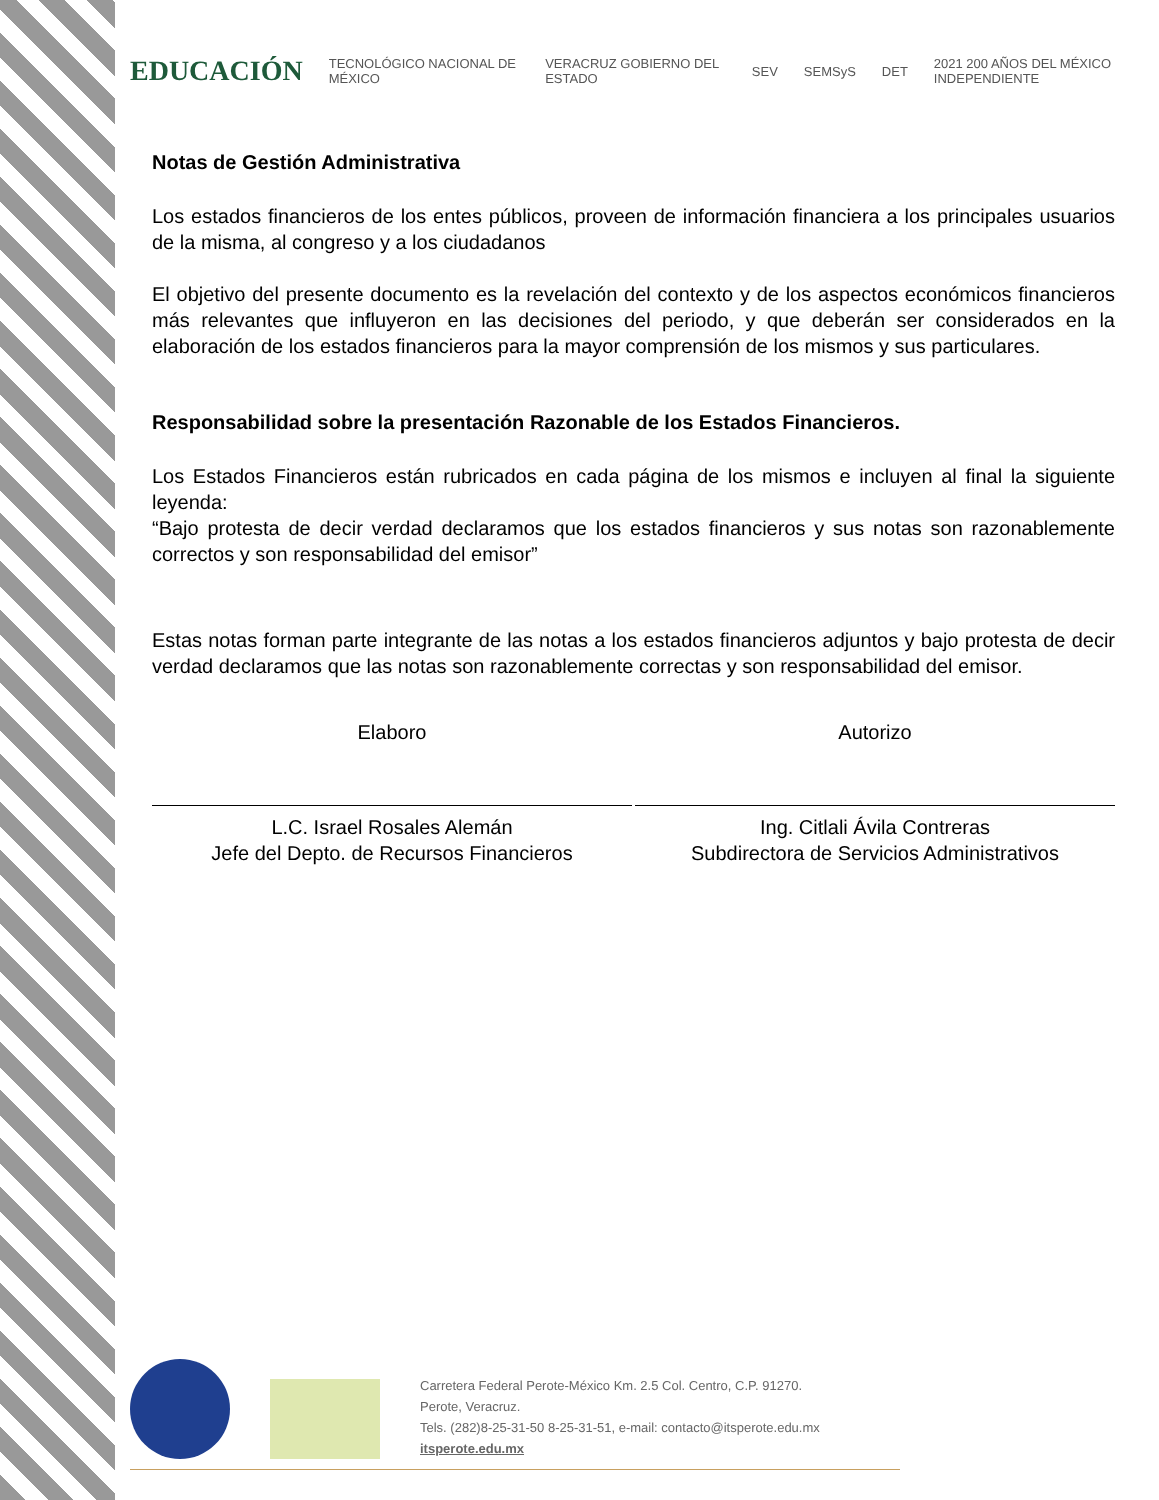EDUCACIÓN TECNOLÓGICO NACIONAL DE MÉXICO VERACRUZ GOBIERNO DEL ESTADO SEV SEMSyS DET 2021 200 AÑOS DEL MÉXICO INDEPENDIENTE
Notas de Gestión Administrativa
Los estados financieros de los entes públicos, proveen de información financiera a los principales usuarios de la misma, al congreso y a los ciudadanos
El objetivo del presente documento es la revelación del contexto y de los aspectos económicos financieros más relevantes que influyeron en las decisiones del periodo, y que deberán ser considerados en la elaboración de los estados financieros para la mayor comprensión de los mismos y sus particulares.
Responsabilidad sobre la presentación Razonable de los Estados Financieros.
Los Estados Financieros están rubricados en cada página de los mismos e incluyen al final la siguiente leyenda:
“Bajo protesta de decir verdad declaramos que los estados financieros y sus notas son razonablemente correctos y son responsabilidad del emisor”
Estas notas forman parte integrante de las notas a los estados financieros adjuntos y bajo protesta de decir verdad declaramos que las notas son razonablemente correctas y son responsabilidad del emisor.
Elaboro
L.C. Israel Rosales Alemán
Jefe del Depto. de Recursos Financieros
Autorizo
Ing. Citlali Ávila Contreras
Subdirectora de Servicios Administrativos
Carretera Federal Perote-México Km. 2.5 Col. Centro, C.P. 91270.
Perote, Veracruz.
Tels. (282)8-25-31-50 8-25-31-51, e-mail: contacto@itsperote.edu.mx
itsperote.edu.mx